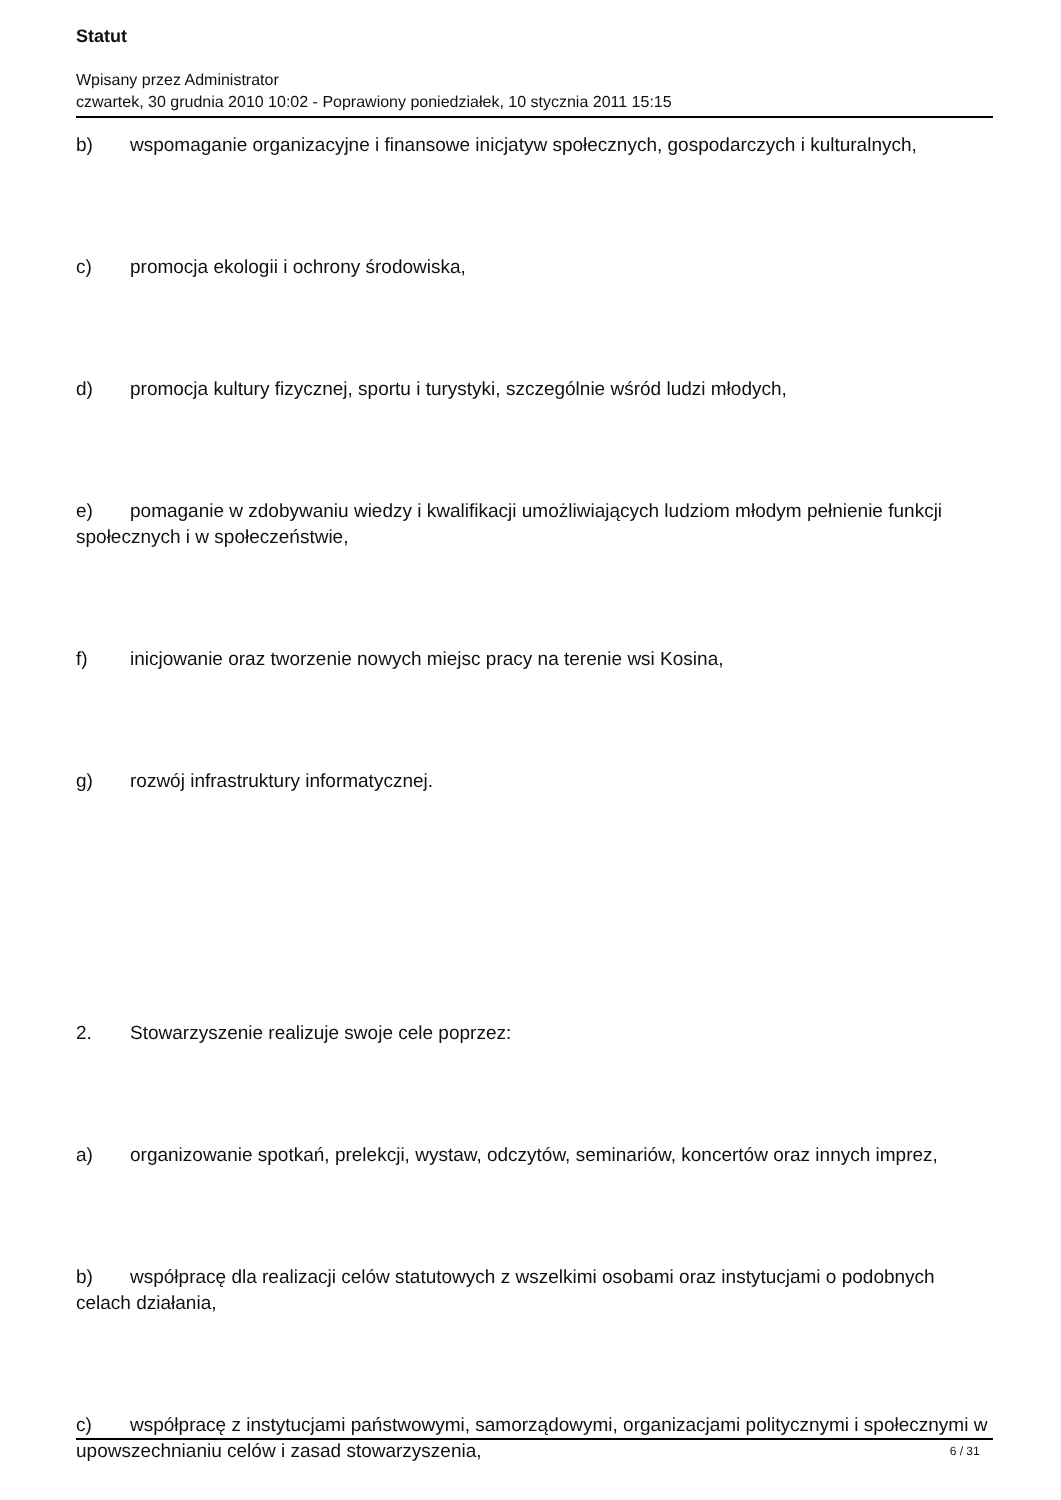Statut
Wpisany przez Administrator
czwartek, 30 grudnia 2010 10:02 - Poprawiony poniedziałek, 10 stycznia 2011 15:15
b) wspomaganie organizacyjne i finansowe inicjatyw społecznych, gospodarczych i kulturalnych,
c) promocja ekologii i ochrony środowiska,
d) promocja kultury fizycznej, sportu i turystyki, szczególnie wśród ludzi młodych,
e) pomaganie w zdobywaniu wiedzy i kwalifikacji umożliwiających ludziom młodym pełnienie funkcji społecznych i w społeczeństwie,
f) inicjowanie oraz tworzenie nowych miejsc pracy na terenie wsi Kosina,
g) rozwój infrastruktury informatycznej.
2. Stowarzyszenie realizuje swoje cele poprzez:
a) organizowanie spotkań, prelekcji, wystaw, odczytów, seminariów, koncertów oraz innych imprez,
b) współpracę dla realizacji celów statutowych z wszelkimi osobami oraz instytucjami o podobnych celach działania,
c) współpracę z instytucjami państwowymi, samorządowymi, organizacjami politycznymi i społecznymi w upowszechnianiu celów i zasad stowarzyszenia,
6 / 31